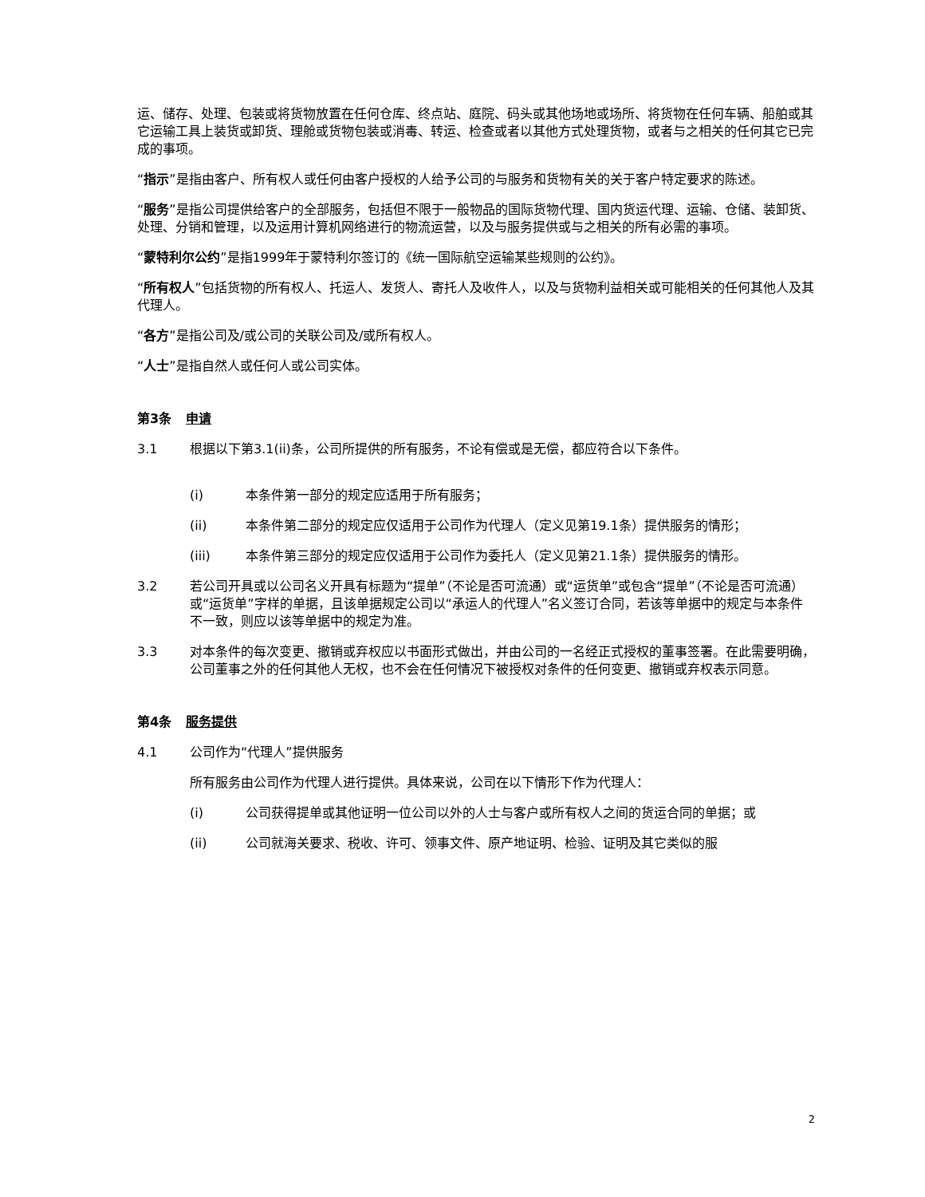运、储存、处理、包装或将货物放置在任何仓库、终点站、庭院、码头或其他场地或场所、将货物在任何车辆、船舶或其它运输工具上装货或卸货、理舱或货物包装或消毒、转运、检查或者以其他方式处理货物，或者与之相关的任何其它已完成的事项。
“指示”是指由客户、所有权人或任何由客户授权的人给予公司的与服务和货物有关的关于客户特定要求的陈述。
“服务”是指公司提供给客户的全部服务，包括但不限于一般物品的国际货物代理、国内货运代理、运输、仓储、装卸货、处理、分销和管理，以及运用计算机网络进行的物流运营，以及与服务提供或与之相关的所有必需的事项。
“蒙特利尔公约”是指1999年于蒙特利尔签订的《统一国际航空运输某些规则的公约》。
“所有权人”包括货物的所有权人、托运人、发货人、寄托人及收件人，以及与货物利益相关或可能相关的任何其他人及其代理人。
“各方”是指公司及/或公司的关联公司及/或所有权人。
“人士”是指自然人或任何人或公司实体。
第3条 申请
3.1 根据以下第3.1(ii)条，公司所提供的所有服务，不论有偿或是无偿，都应符合以下条件。
(i) 本条件第一部分的规定应适用于所有服务；
(ii) 本条件第二部分的规定应仅适用于公司作为代理人（定义见第19.1条）提供服务的情形；
(iii) 本条件第三部分的规定应仅适用于公司作为委托人（定义见第21.1条）提供服务的情形。
3.2 若公司开具或以公司名义开具有标题为“提单”（不论是否可流通）或“运货单”或包含“提单”（不论是否可流通）或“运货单”字样的单据，且该单据规定公司以“承运人的代理人”名义签订合同，若该等单据中的规定与本条件不一致，则应以该等单据中的规定为准。
3.3 对本条件的每次变更、撤销或弃权应以书面形式做出，并由公司的一名经正式授权的董事签署。在此需要明确，公司董事之外的任何其他人无权，也不会在任何情况下被授权对条件的任何变更、撤销或弃权表示同意。
第4条 服务提供
4.1 公司作为“代理人”提供服务
所有服务由公司作为代理人进行提供。具体来说，公司在以下情形下作为代理人：
(i) 公司获得提单或其他证明一位公司以外的人士与客户或所有权人之间的货运合同的单据；或
(ii) 公司就海关要求、税收、许可、领事文件、原产地证明、检验、证明及其它类似的服
2